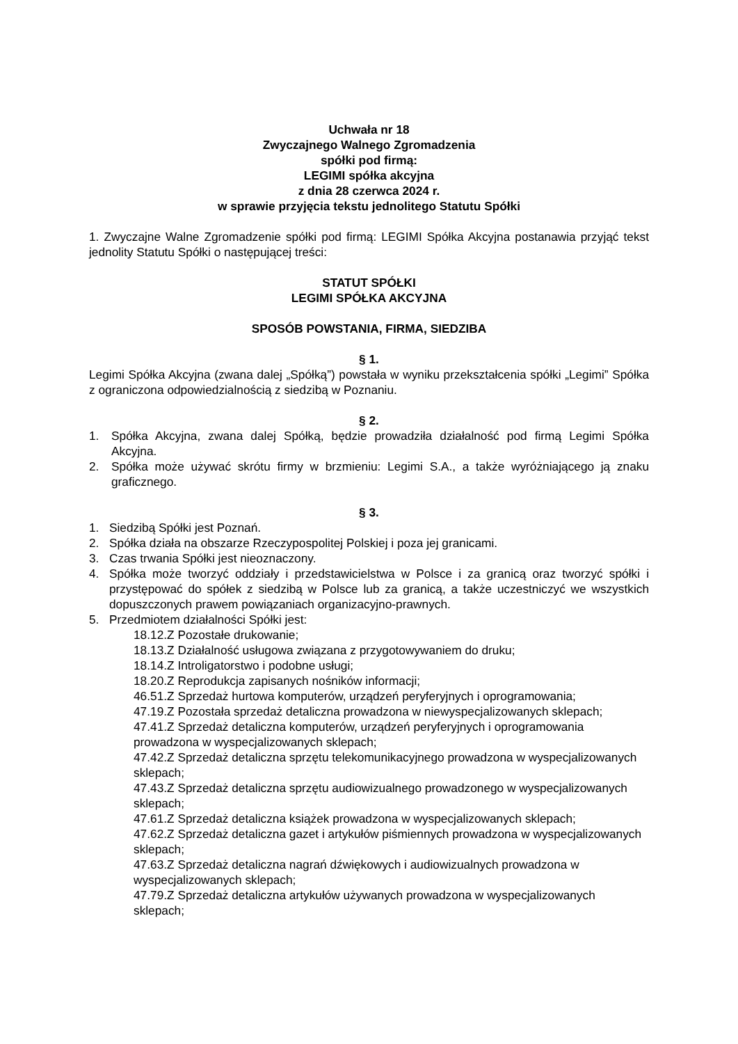Uchwała nr 18
Zwyczajnego Walnego Zgromadzenia
spółki pod firmą:
LEGIMI spółka akcyjna
z dnia 28 czerwca 2024 r.
w sprawie przyjęcia tekstu jednolitego Statutu Spółki
1. Zwyczajne Walne Zgromadzenie spółki pod firmą: LEGIMI Spółka Akcyjna postanawia przyjąć tekst jednolity Statutu Spółki o następującej treści:
STATUT SPÓŁKI
LEGIMI SPÓŁKA AKCYJNA
SPOSÓB POWSTANIA, FIRMA, SIEDZIBA
§ 1.
Legimi Spółka Akcyjna (zwana dalej „Spółką”) powstała w wyniku przekształcenia spółki „Legimi” Spółka z ograniczona odpowiedzialnością z siedzibą w Poznaniu.
§ 2.
1. Spółka Akcyjna, zwana dalej Spółką, będzie prowadziła działalność pod firmą Legimi Spółka Akcyjna.
2. Spółka może używać skrótu firmy w brzmieniu: Legimi S.A., a także wyróżniającego ją znaku graficznego.
§ 3.
1. Siedzibą Spółki jest Poznań.
2. Spółka działa na obszarze Rzeczypospolitej Polskiej i poza jej granicami.
3. Czas trwania Spółki jest nieoznaczony.
4. Spółka może tworzyć oddziały i przedstawicielstwa w Polsce i za granicą oraz tworzyć spółki i przystępować do spółek z siedzibą w Polsce lub za granicą, a także uczestniczyć we wszystkich dopuszczonych prawem powiązaniach organizacyjno-prawnych.
5. Przedmiotem działalności Spółki jest:
18.12.Z Pozostałe drukowanie;
18.13.Z Działalność usługowa związana z przygotowywaniem do druku;
18.14.Z Introligatorstwo i podobne usługi;
18.20.Z Reprodukcja zapisanych nośników informacji;
46.51.Z Sprzedaż hurtowa komputerów, urządzeń peryferyjnych i oprogramowania;
47.19.Z Pozostała sprzedaż detaliczna prowadzona w niewyspecjalizowanych sklepach;
47.41.Z Sprzedaż detaliczna komputerów, urządzeń peryferyjnych i oprogramowania prowadzona w wyspecjalizowanych sklepach;
47.42.Z Sprzedaż detaliczna sprzętu telekomunikacyjnego prowadzona w wyspecjalizowanych sklepach;
47.43.Z Sprzedaż detaliczna sprzętu audiowizualnego prowadzonego w wyspecjalizowanych sklepach;
47.61.Z Sprzedaż detaliczna książek prowadzona w wyspecjalizowanych sklepach;
47.62.Z Sprzedaż detaliczna gazet i artykułów piśmiennych prowadzona w wyspecjalizowanych sklepach;
47.63.Z Sprzedaż detaliczna nagrań dźwiękowych i audiowizualnych prowadzona w wyspecjalizowanych sklepach;
47.79.Z Sprzedaż detaliczna artykułów używanych prowadzona w wyspecjalizowanych sklepach;